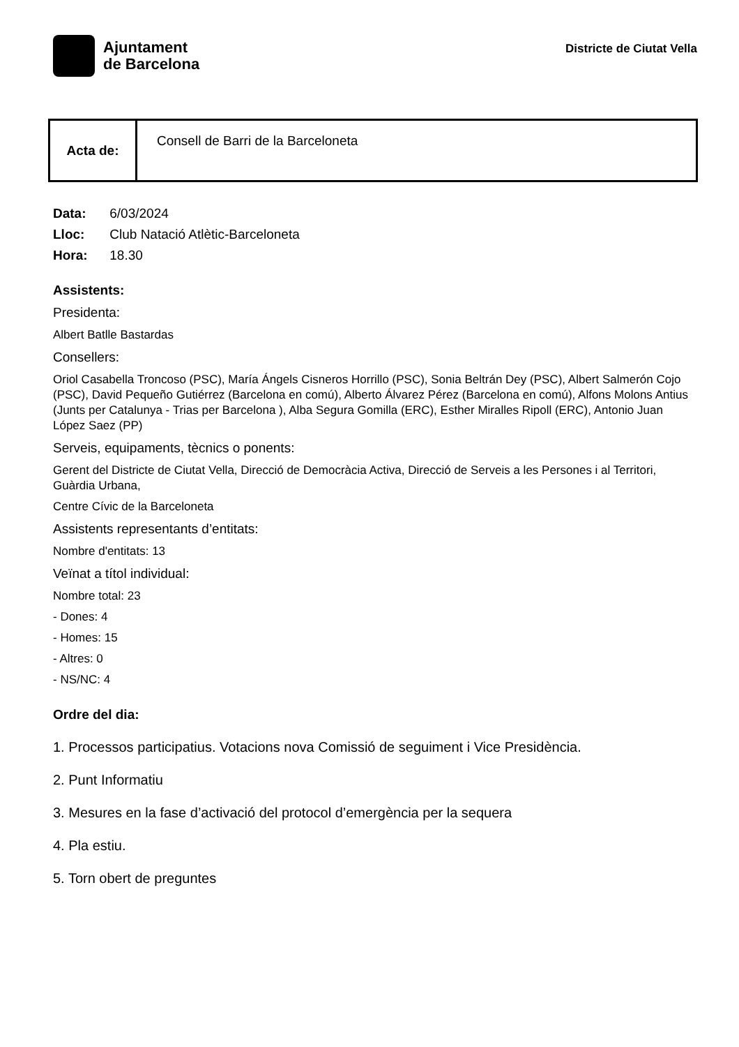Ajuntament
de Barcelona
Districte de Ciutat Vella
| Acta de: | Consell de Barri de la Barceloneta |
Data: 6/03/2024
Lloc: Club Natació Atlètic-Barceloneta
Hora: 18.30
Assistents:
Presidenta:
Albert Batlle Bastardas
Consellers:
Oriol Casabella Troncoso (PSC), María Ángels Cisneros Horrillo (PSC), Sonia Beltrán Dey (PSC), Albert Salmerón Cojo (PSC), David Pequeño Gutiérrez (Barcelona en comú), Alberto Álvarez Pérez (Barcelona en comú), Alfons Molons Antius (Junts per Catalunya - Trias per Barcelona ), Alba Segura Gomilla (ERC), Esther Miralles Ripoll (ERC), Antonio Juan López Saez (PP)
Serveis, equipaments, tècnics o ponents:
Gerent del Districte de Ciutat Vella, Direcció de Democràcia Activa, Direcció de Serveis a les Persones i al Territori, Guàrdia Urbana,
Centre Cívic de la Barceloneta
Assistents representants d’entitats:
Nombre d'entitats: 13
Veïnat a títol individual:
Nombre total: 23
- Dones: 4
- Homes: 15
- Altres: 0
- NS/NC: 4
Ordre del dia:
1. Processos participatius. Votacions nova Comissió de seguiment i Vice Presidència.
2. Punt Informatiu
3. Mesures en la fase d’activació del protocol d’emergència per la sequera
4. Pla estiu.
5. Torn obert de preguntes